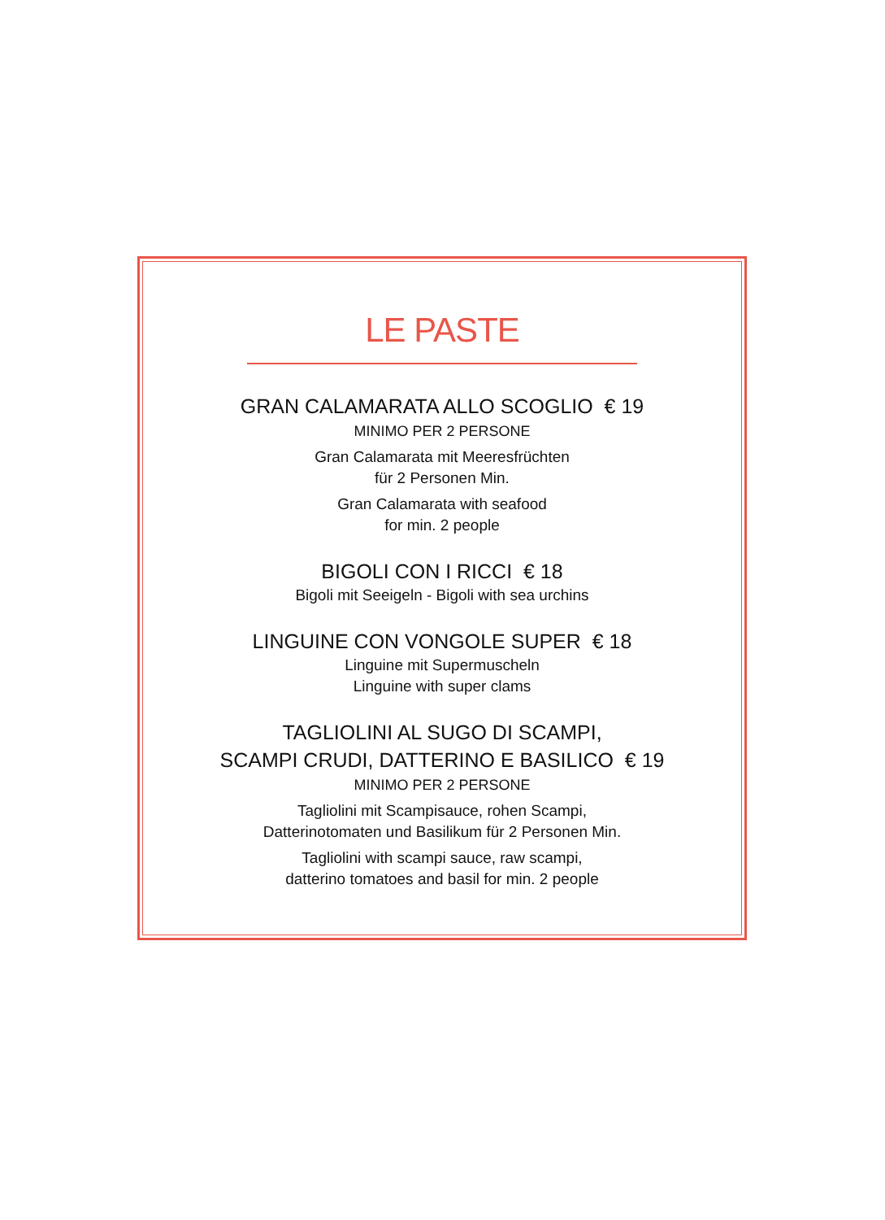LE PASTE
GRAN CALAMARATA ALLO SCOGLIO € 19
MINIMO PER 2 PERSONE
Gran Calamarata mit Meeresfrüchten
für 2 Personen Min.
Gran Calamarata with seafood
for min. 2 people
BIGOLI CON I RICCI € 18
Bigoli mit Seeigeln - Bigoli with sea urchins
LINGUINE CON VONGOLE SUPER € 18
Linguine mit Supermuscheln
Linguine with super clams
TAGLIOLINI AL SUGO DI SCAMPI,
SCAMPI CRUDI, DATTERINO E BASILICO € 19
MINIMO PER 2 PERSONE
Tagliolini mit Scampisauce, rohen Scampi,
Datterinotomaten und Basilikum für 2 Personen Min.
Tagliolini with scampi sauce, raw scampi,
datterino tomatoes and basil for min. 2 people